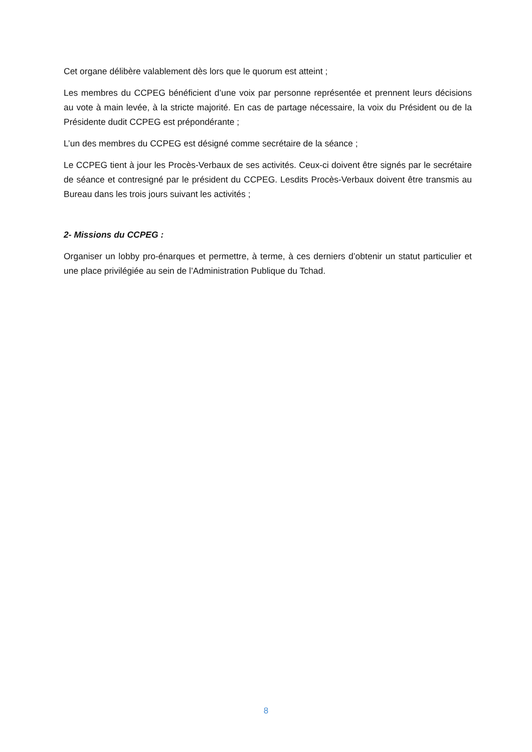Cet organe délibère valablement dès lors que le quorum est atteint ;
Les membres du CCPEG bénéficient d’une voix par personne représentée et prennent leurs décisions au vote à main levée, à la stricte majorité. En cas de partage nécessaire, la voix du Président ou de la Présidente dudit CCPEG est prépondérante ;
L’un des membres du CCPEG est désigné comme secrétaire de la séance ;
Le CCPEG tient à jour les Procès-Verbaux de ses activités. Ceux-ci doivent être signés par le secrétaire de séance et contresigné par le président du CCPEG. Lesdits Procès-Verbaux doivent être transmis au Bureau dans les trois jours suivant les activités ;
2- Missions du CCPEG :
Organiser un lobby pro-énarques et permettre, à terme, à ces derniers d’obtenir un statut particulier et une place privilégiée au sein de l’Administration Publique du Tchad.
8